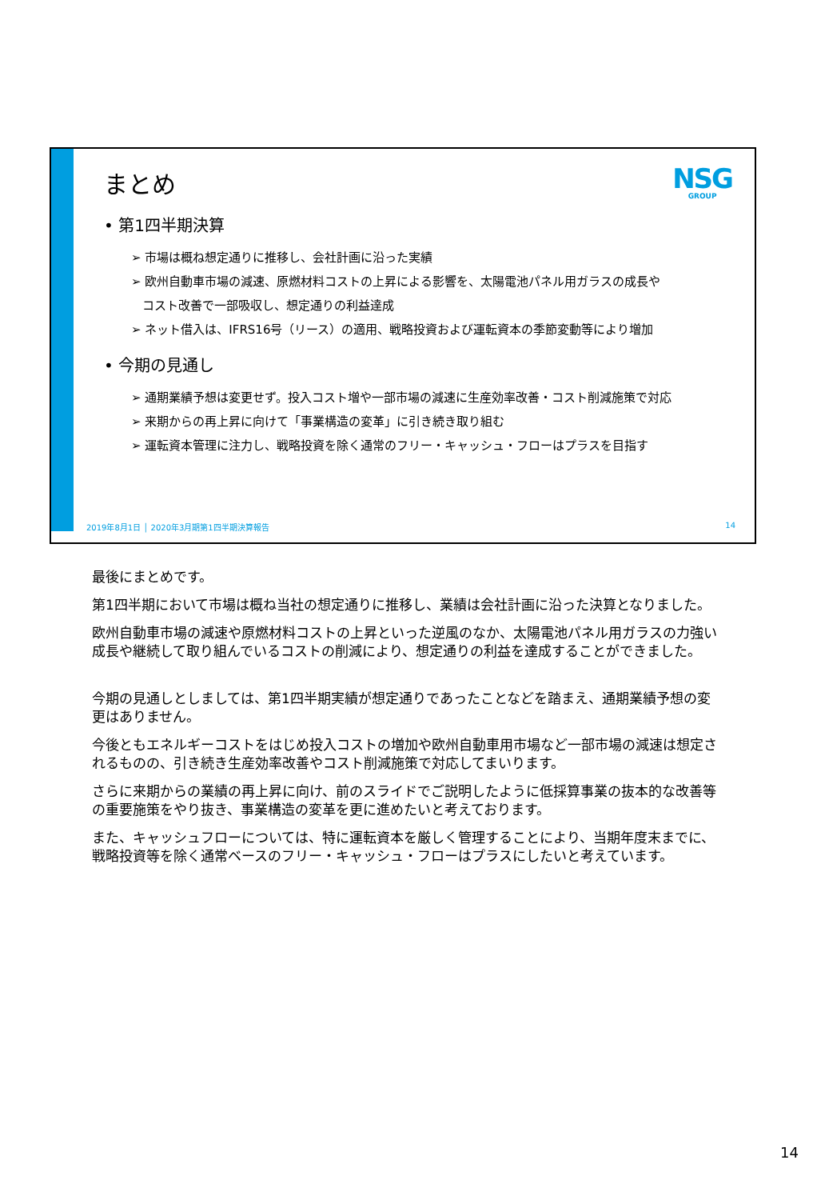NSG
GROUP
まとめ
• 第1四半期決算
➢ 市場は概ね想定通りに推移し、会社計画に沿った実績
➢ 欧州自動車市場の減速、原燃材料コストの上昇による影響を、太陽電池パネル用ガラスの成長や
コスト改善で一部吸収し、想定通りの利益達成
➢ ネット借入は、IFRS16号（リース）の適用、戦略投資および運転資本の季節変動等により増加
• 今期の見通し
➢ 通期業績予想は変更せず。投入コスト増や一部市場の減速に生産効率改善・コスト削減施策で対応
➢ 来期からの再上昇に向けて「事業構造の変革」に引き続き取り組む
➢ 運転資本管理に注力し、戦略投資を除く通常のフリー・キャッシュ・フローはプラスを目指す
2019年8月1日 │ 2020年3月期第1四半期決算報告 14
最後にまとめです。
第1四半期において市場は概ね当社の想定通りに推移し、業績は会社計画に沿った決算となりました。
欧州自動車市場の減速や原燃材料コストの上昇といった逆風のなか、太陽電池パネル用ガラスの力強い成長や継続して取り組んでいるコストの削減により、想定通りの利益を達成することができました。
今期の見通しとしましては、第1四半期実績が想定通りであったことなどを踏まえ、通期業績予想の変更はありません。
今後ともエネルギーコストをはじめ投入コストの増加や欧州自動車用市場など一部市場の減速は想定されるものの、引き続き生産効率改善やコスト削減施策で対応してまいります。
さらに来期からの業績の再上昇に向け、前のスライドでご説明したように低採算事業の抜本的な改善等の重要施策をやり抜き、事業構造の変革を更に進めたいと考えております。
また、キャッシュフローについては、特に運転資本を厳しく管理することにより、当期年度末までに、戦略投資等を除く通常ベースのフリー・キャッシュ・フローはプラスにしたいと考えています。
14